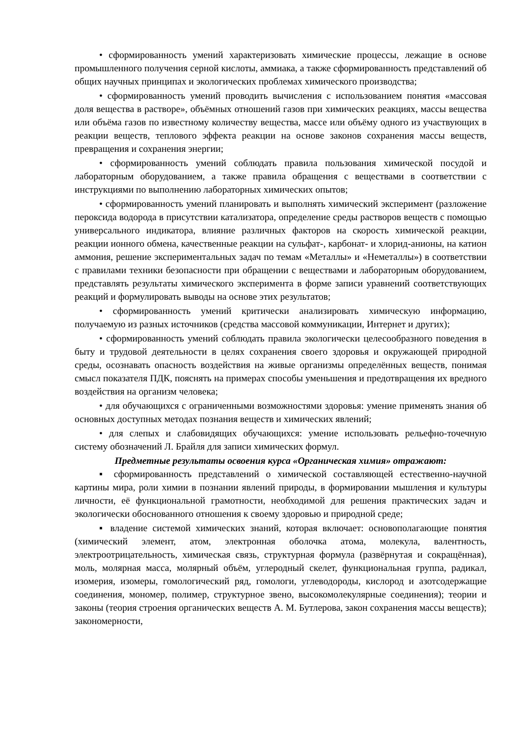• сформированность умений характеризовать химические процессы, лежащие в основе промышленного получения серной кислоты, аммиака, а также сформированность представлений об общих научных принципах и экологических проблемах химического производства;
• сформированность умений проводить вычисления с использованием понятия «массовая доля вещества в растворе», объёмных отношений газов при химических реакциях, массы вещества или объёма газов по известному количеству вещества, массе или объёму одного из участвующих в реакции веществ, теплового эффекта реакции на основе законов сохранения массы веществ, превращения и сохранения энергии;
• сформированность умений соблюдать правила пользования химической посудой и лабораторным оборудованием, а также правила обращения с веществами в соответствии с инструкциями по выполнению лабораторных химических опытов;
• сформированность умений планировать и выполнять химический эксперимент (разложение пероксида водорода в присутствии катализатора, определение среды растворов веществ с помощью универсального индикатора, влияние различных факторов на скорость химической реакции, реакции ионного обмена, качественные реакции на сульфат-, карбонат- и хлорид-анионы, на катион аммония, решение экспериментальных задач по темам «Металлы» и «Неметаллы») в соответствии с правилами техники безопасности при обращении с веществами и лабораторным оборудованием, представлять результаты химического эксперимента в форме записи уравнений соответствующих реакций и формулировать выводы на основе этих результатов;
• сформированность умений критически анализировать химическую информацию, получаемую из разных источников (средства массовой коммуникации, Интернет и других);
• сформированность умений соблюдать правила экологически целесообразного поведения в быту и трудовой деятельности в целях сохранения своего здоровья и окружающей природной среды, осознавать опасность воздействия на живые организмы определённых веществ, понимая смысл показателя ПДК, пояснять на примерах способы уменьшения и предотвращения их вредного воздействия на организм человека;
• для обучающихся с ограниченными возможностями здоровья: умение применять знания об основных доступных методах познания веществ и химических явлений;
• для слепых и слабовидящих обучающихся: умение использовать рельефно-точечную систему обозначений Л. Брайля для записи химических формул.
Предметные результаты освоения курса «Органическая химия» отражают:
▪ сформированность представлений о химической составляющей естественно-научной картины мира, роли химии в познании явлений природы, в формировании мышления и культуры личности, её функциональной грамотности, необходимой для решения практических задач и экологически обоснованного отношения к своему здоровью и природной среде;
▪ владение системой химических знаний, которая включает: основополагающие понятия (химический элемент, атом, электронная оболочка атома, молекула, валентность, электроотрицательность, химическая связь, структурная формула (развёрнутая и сокращённая), моль, молярная масса, молярный объём, углеродный скелет, функциональная группа, радикал, изомерия, изомеры, гомологический ряд, гомологи, углеводороды, кислород и азотсодержащие соединения, мономер, полимер, структурное звено, высокомолекулярные соединения); теории и законы (теория строения органических веществ А. М. Бутлерова, закон сохранения массы веществ); закономерности,